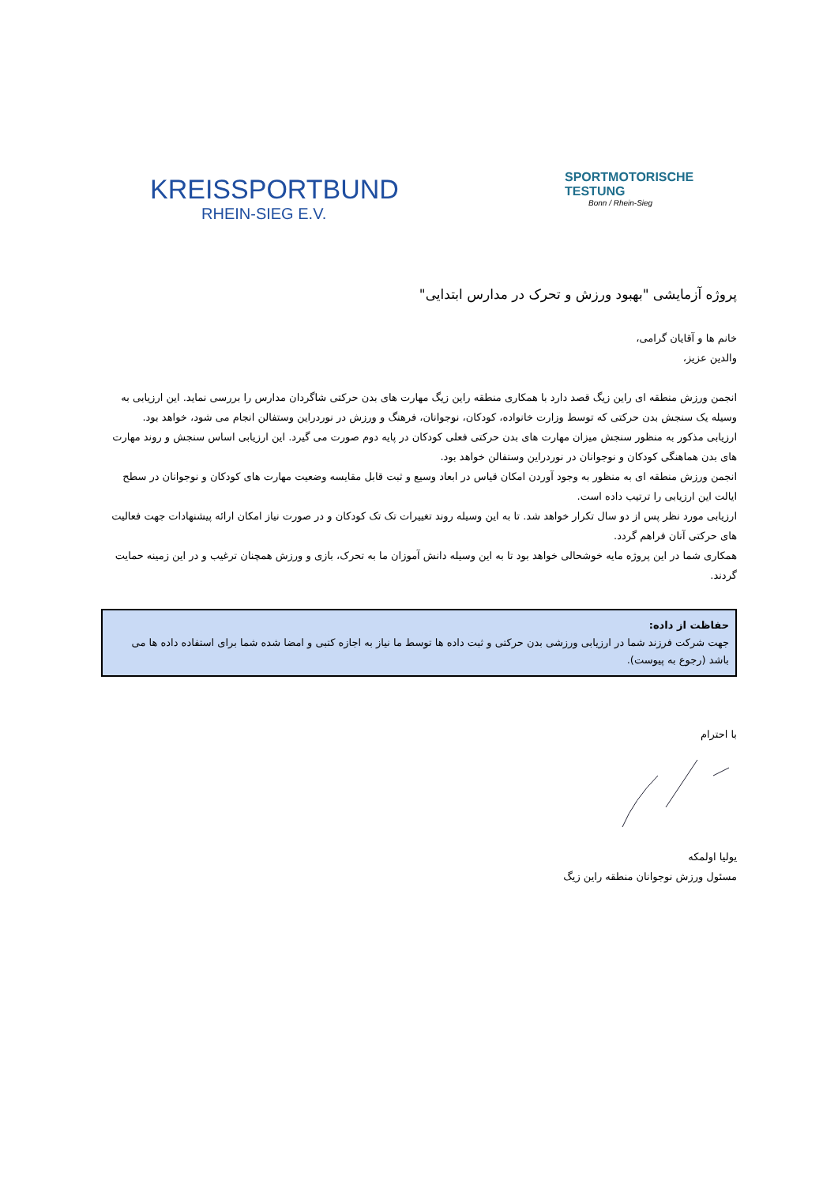KREISSPORTBUND
RHEIN-SIEG E.V.
SPORTMOTORISCHE TESTUNG
Bonn / Rhein-Sieg
پروژه آزمایشی "بهبود ورزش و تحرک در مدارس ابتدایی"
خانم ها و آقایان گرامی،
والدین عزیز،
انجمن ورزش منطقه ای راین زیگ قصد دارد با همکاری منطقه راین زیگ مهارت های بدن حرکتی شاگردان مدارس را بررسی نماید. این ارزیابی به وسیله یک سنجش بدن حرکتی که توسط وزارت خانواده، کودکان، نوجوانان، فرهنگ و ورزش در نوردراین وستفالن انجام می شود، خواهد بود.
ارزیابی مذکور به منظور سنجش میزان مهارت های بدن حرکتی فعلی کودکان در پایه دوم صورت می گیرد. این ارزیابی اساس سنجش و روند مهارت های بدن هماهنگی کودکان و نوجوانان در نوردراین وستفالن خواهد بود.
انجمن ورزش منطقه ای به منظور به وجود آوردن امکان قیاس در ابعاد وسیع و ثبت قابل مقایسه وضعیت مهارت های کودکان و نوجوانان در سطح ایالت این ارزیابی را ترتیب داده است.
ارزیابی مورد نظر پس از دو سال تکرار خواهد شد. تا به این وسیله روند تغییرات تک تک کودکان و در صورت نیاز امکان ارائه پیشنهادات جهت فعالیت های حرکتی آنان فراهم گردد.
همکاری شما در این پروژه مایه خوشحالی خواهد بود تا به این وسیله دانش آموزان ما به تحرک، بازی و ورزش همچنان ترغیب و در این زمینه حمایت گردند.
حفاظت از داده:
جهت شرکت فرزند شما در ارزیابی ورزشی بدن حرکتی و ثبت داده ها توسط ما نیاز به اجازه کتبی و امضا شده شما برای استفاده داده ها می باشد (رجوع به پیوست).
با احترام
یولیا اولمکه
مسئول ورزش نوجوانان منطقه راین زیگ